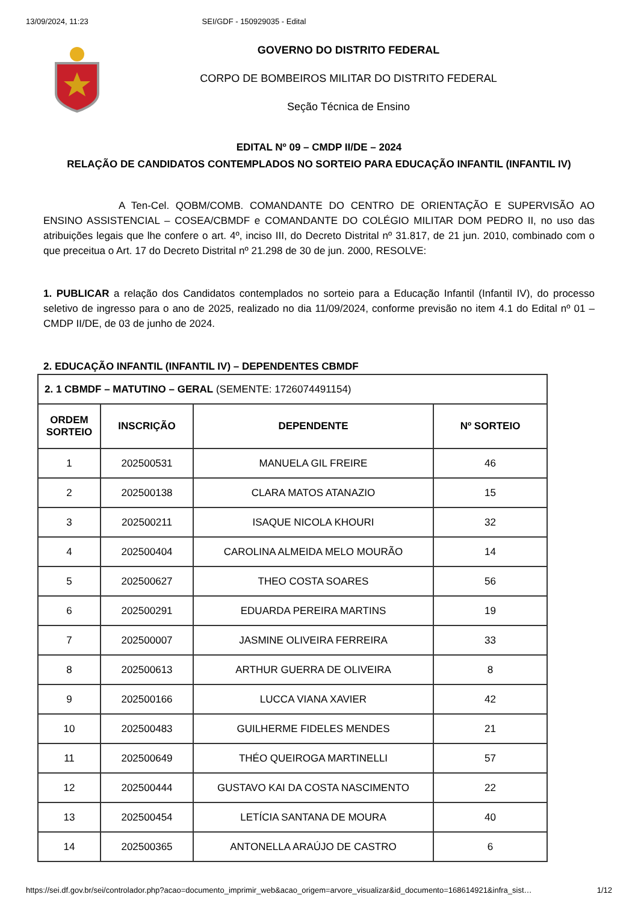13/09/2024, 11:23 SEI/GDF - 150929035 - Edital
GOVERNO DO DISTRITO FEDERAL
CORPO DE BOMBEIROS MILITAR DO DISTRITO FEDERAL
Seção Técnica de Ensino
EDITAL Nº 09 – CMDP II/DE – 2024
RELAÇÃO DE CANDIDATOS CONTEMPLADOS NO SORTEIO PARA EDUCAÇÃO INFANTIL (INFANTIL IV)
A Ten-Cel. QOBM/COMB. COMANDANTE DO CENTRO DE ORIENTAÇÃO E SUPERVISÃO AO ENSINO ASSISTENCIAL – COSEA/CBMDF e COMANDANTE DO COLÉGIO MILITAR DOM PEDRO II, no uso das atribuições legais que lhe confere o art. 4º, inciso III, do Decreto Distrital nº 31.817, de 21 jun. 2010, combinado com o que preceitua o Art. 17 do Decreto Distrital nº 21.298 de 30 de jun. 2000, RESOLVE:
1. PUBLICAR a relação dos Candidatos contemplados no sorteio para a Educação Infantil (Infantil IV), do processo seletivo de ingresso para o ano de 2025, realizado no dia 11/09/2024, conforme previsão no item 4.1 do Edital nº 01 – CMDP II/DE, de 03 de junho de 2024.
2. EDUCAÇÃO INFANTIL (INFANTIL IV) – DEPENDENTES CBMDF
| 2. 1 CBMDF – MATUTINO – GERAL (SEMENTE: 1726074491154) | | | |
| ORDEM SORTEIO | INSCRIÇÃO | DEPENDENTE | Nº SORTEIO |
| 1 | 202500531 | MANUELA GIL FREIRE | 46 |
| 2 | 202500138 | CLARA MATOS ATANAZIO | 15 |
| 3 | 202500211 | ISAQUE NICOLA KHOURI | 32 |
| 4 | 202500404 | CAROLINA ALMEIDA MELO MOURÃO | 14 |
| 5 | 202500627 | THEO COSTA SOARES | 56 |
| 6 | 202500291 | EDUARDA PEREIRA MARTINS | 19 |
| 7 | 202500007 | JASMINE OLIVEIRA FERREIRA | 33 |
| 8 | 202500613 | ARTHUR GUERRA DE OLIVEIRA | 8 |
| 9 | 202500166 | LUCCA VIANA XAVIER | 42 |
| 10 | 202500483 | GUILHERME FIDELES MENDES | 21 |
| 11 | 202500649 | THÉO QUEIROGA MARTINELLI | 57 |
| 12 | 202500444 | GUSTAVO KAI DA COSTA NASCIMENTO | 22 |
| 13 | 202500454 | LETÍCIA SANTANA DE MOURA | 40 |
| 14 | 202500365 | ANTONELLA ARAÚJO DE CASTRO | 6 |
https://sei.df.gov.br/sei/controlador.php?acao=documento_imprimir_web&acao_origem=arvore_visualizar&id_documento=168614921&infra_sist… 1/12